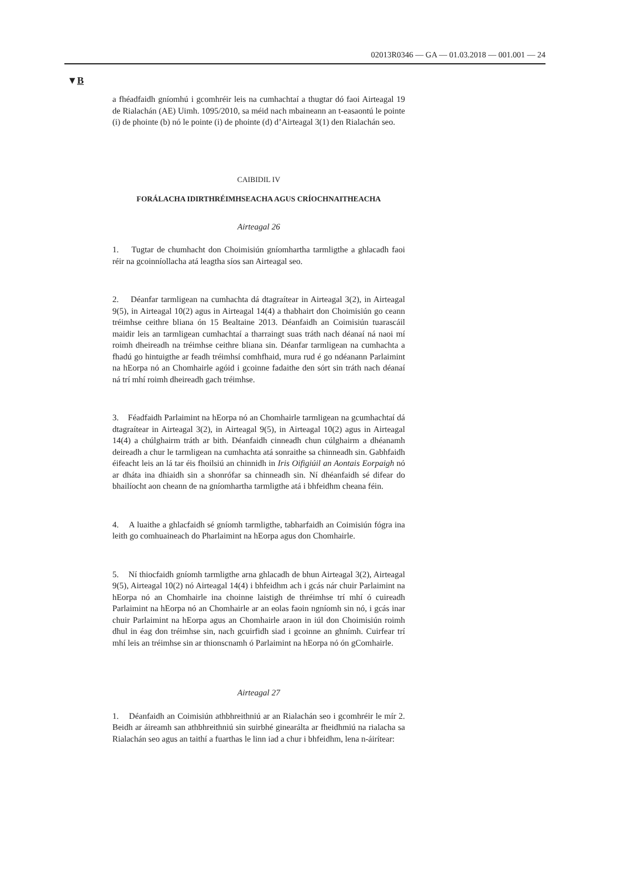02013R0346 — GA — 01.03.2018 — 001.001 — 24
▼B
a fhéadfaidh gníomhú i gcomhréir leis na cumhachtaí a thugtar dó faoi Airteagal 19 de Rialachán (AE) Uimh. 1095/2010, sa méid nach mbaineann an t-easaontú le pointe (i) de phointe (b) nó le pointe (i) de phointe (d) d’Airteagal 3(1) den Rialachán seo.
CAIBIDIL IV
FORÁLACHA IDIRTHRÉIMHSEACHA AGUS CRÍOCHNAITHEACHA
Airteagal 26
1. Tugtar de chumhacht don Choimisiún gníomhartha tarmligthe a ghlacadh faoi réir na gcoinníollacha atá leagtha síos san Airteagal seo.
2. Déanfar tarmligean na cumhachta dá dtagraítear in Airteagal 3(2), in Airteagal 9(5), in Airteagal 10(2) agus in Airteagal 14(4) a thabhairt don Choimisiún go ceann tréimhse ceithre bliana ón 15 Bealtaine 2013. Déanfaidh an Coimisiún tuarascáil maidir leis an tarmligean cumhachtaí a tharraingt suas tráth nach déanaí ná naoi mí roimh dheireadh na tréimhse ceithre bliana sin. Déanfar tarmligean na cumhachta a fhadú go hintuigthe ar feadh tréimhsí comhfhaid, mura rud é go ndéanann Parlaimint na hEorpa nó an Chomhairle agóid i gcoinne fadaithe den sórt sin tráth nach déanaí ná trí mhí roimh dheireadh gach tréimhse.
3. Féadfaidh Parlaimint na hEorpa nó an Chomhairle tarmligean na gcumhachtaí dá dtagraítear in Airteagal 3(2), in Airteagal 9(5), in Airteagal 10(2) agus in Airteagal 14(4) a chúlghairm tráth ar bith. Déanfaidh cinneadh chun cúlghairm a dhéanamh deireadh a chur le tarmligean na cumhachta atá sonraithe sa chinneadh sin. Gabhfaidh éifeacht leis an lá tar éis fhoilsiú an chinnidh in Iris Oifigiúil an Aontais Eorpaigh nó ar dháta ina dhiaidh sin a shonrófar sa chinneadh sin. Ní dhéanfaidh sé difear do bhailíocht aon cheann de na gníomhartha tarmligthe atá i bhfeidhm cheana féin.
4. A luaithe a ghlacfaidh sé gníomh tarmligthe, tabharfaidh an Coimisiún fógra ina leith go comhuaineach do Pharlaimint na hEorpa agus don Chomhairle.
5. Ní thiocfaidh gníomh tarmligthe arna ghlacadh de bhun Airteagal 3(2), Airteagal 9(5), Airteagal 10(2) nó Airteagal 14(4) i bhfeidhm ach i gcás nár chuir Parlaimint na hEorpa nó an Chomhairle ina choinne laistigh de thréimhse trí mhí ó cuireadh Parlaimint na hEorpa nó an Chomhairle ar an eolas faoin ngníomh sin nó, i gcás inar chuir Parlaimint na hEorpa agus an Chomhairle araon in iúl don Choimisiún roimh dhul in éag don tréimhse sin, nach gcuirfidh siad i gcoinne an ghnímh. Cuirfear trí mhí leis an tréimhse sin ar thionscnamh ó Parlaimint na hEorpa nó ón gComhairle.
Airteagal 27
1. Déanfaidh an Coimisiún athbhreithniú ar an Rialachán seo i gcomhréir le mír 2. Beidh ar áireamh san athbhreithniú sin suirbhé ginearálta ar fheidhmiú na rialacha sa Rialachán seo agus an taithí a fuarthas le linn iad a chur i bhfeidhm, lena n-áirítear: